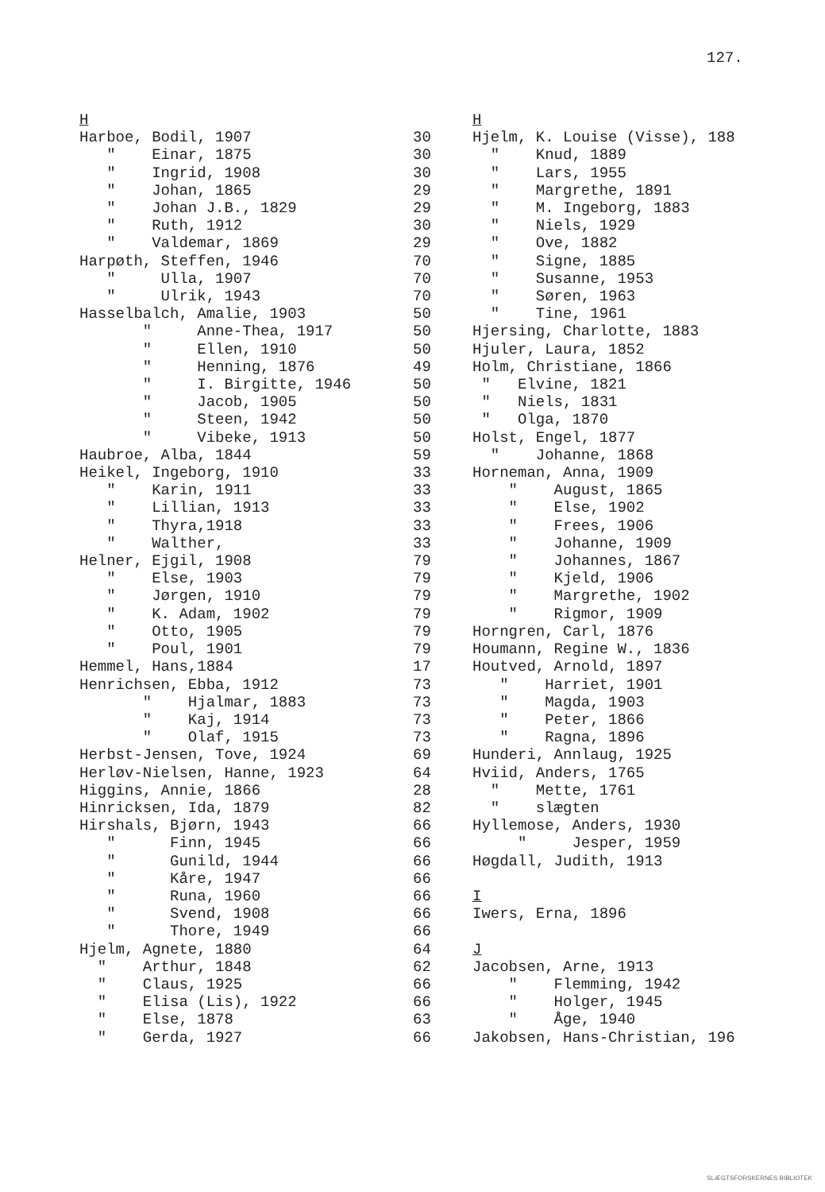127.
H Harboe, Bodil, 1907 " Einar, 1875 " Ingrid, 1908 " Johan, 1865 " Johan J.B., 1829 " Ruth, 1912 " Valdemar, 1869 Harpøth, Steffen, 1946 " Ulla, 1907 " Ulrik, 1943 Hasselbalch, Amalie, 1903 " Anne-Thea, 1917 " Ellen, 1910 " Henning, 1876 " I. Birgitte, 1946 " Jacob, 1905 " Steen, 1942 " Vibeke, 1913 Haubroe, Alba, 1844 Heikel, Ingeborg, 1910 " Karin, 1911 " Lillian, 1913 " Thyra,1918 " Walther, Helner, Ejgil, 1908 " Else, 1903 " Jørgen, 1910 " K. Adam, 1902 " Otto, 1905 " Poul, 1901 Hemmel, Hans,1884 Henrichsen, Ebba, 1912 " Hjalmar, 1883 " Kaj, 1914 " Olaf, 1915 Herbst-Jensen, Tove, 1924 Herløv-Nielsen, Hanne, 1923 Higgins, Annie, 1866 Hinricksen, Ida, 1879 Hirshals, Bjørn, 1943 " Finn, 1945 " Gunild, 1944 " Kåre, 1947 " Runa, 1960 " Svend, 1908 " Thore, 1949 Hjelm, Agnete, 1880 " Arthur, 1848 " Claus, 1925 " Elisa (Lis), 1922 " Else, 1878 " Gerda, 1927
30 30 30 29 29 30 29 70 70 70 50 50 50 49 50 50 50 50 59 33 33 33 33 33 79 79 79 79 79 79 17 73 73 73 73 69 64 28 82 66 66 66 66 66 66 66 64 62 66 66 63 66
H Hjelm, K. Louise (Visse), 188 " Knud, 1889 " Lars, 1955 " Margrethe, 1891 " M. Ingeborg, 1883 " Niels, 1929 " Ove, 1882 " Signe, 1885 " Susanne, 1953 " Søren, 1963 " Tine, 1961 Hjersing, Charlotte, 1883 Hjuler, Laura, 1852 Holm, Christiane, 1866 " Elvine, 1821 " Niels, 1831 " Olga, 1870 Holst, Engel, 1877 " Johanne, 1868 Horneman, Anna, 1909 " August, 1865 " Else, 1902 " Frees, 1906 " Johanne, 1909 " Johannes, 1867 " Kjeld, 1906 " Margrethe, 1902 " Rigmor, 1909 Horngren, Carl, 1876 Houmann, Regine W., 1836 Houtved, Arnold, 1897 " Harriet, 1901 " Magda, 1903 " Peter, 1866 " Ragna, 1896 Hunderi, Annlaug, 1925 Hviid, Anders, 1765 " Mette, 1761 " slægten Hyllemose, Anders, 1930 " Jesper, 1959 Høgdall, Judith, 1913 I Iwers, Erna, 1896 J Jacobsen, Arne, 1913 " Flemming, 1942 " Holger, 1945 " Åge, 1940 Jakobsen, Hans-Christian, 196
SLÆGTSFORSKERNES BIBLIOTEK